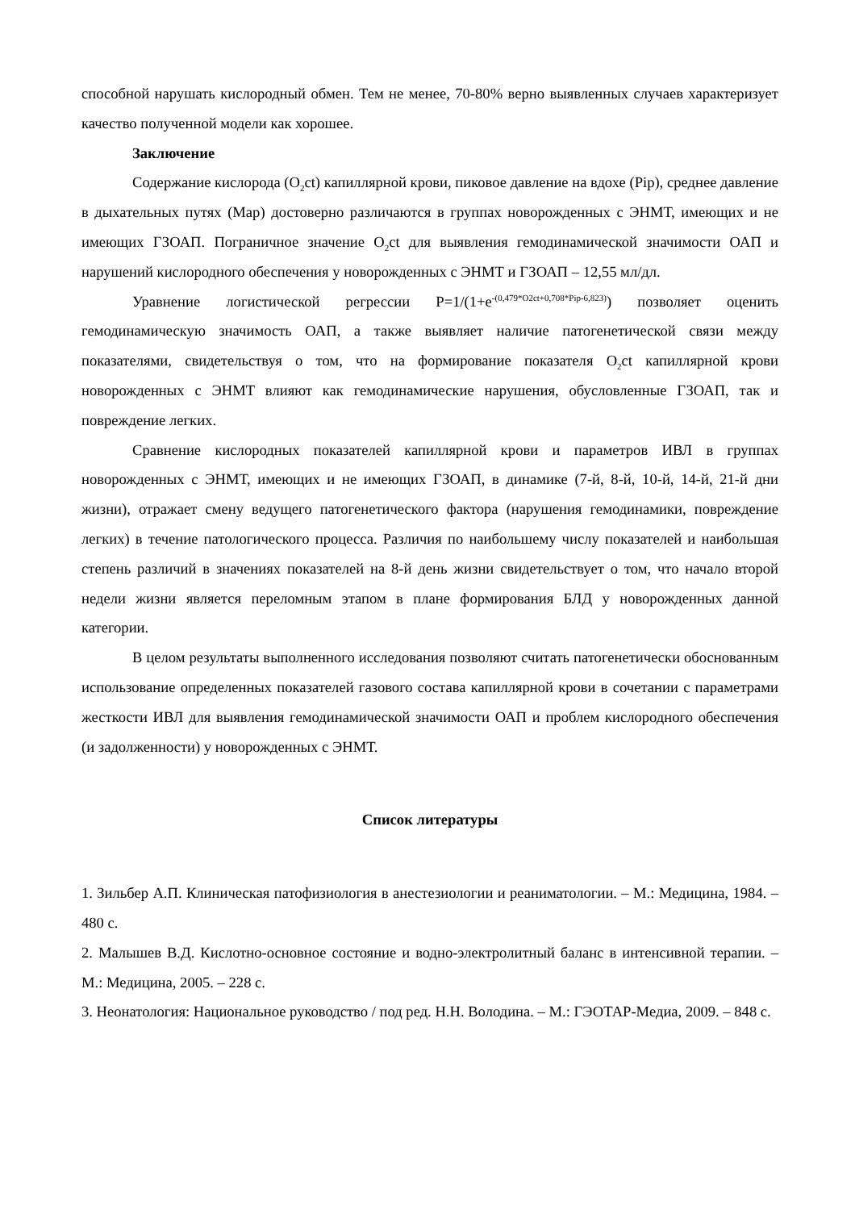способной нарушать кислородный обмен. Тем не менее, 70-80% верно выявленных случаев характеризует качество полученной модели как хорошее.
Заключение
Содержание кислорода (O<sub>2</sub>ct) капиллярной крови, пиковое давление на вдохе (Pip), среднее давление в дыхательных путях (Map) достоверно различаются в группах новорожденных с ЭНМТ, имеющих и не имеющих ГЗОАП. Пограничное значение O<sub>2</sub>ct для выявления гемодинамической значимости ОАП и нарушений кислородного обеспечения у новорожденных с ЭНМТ и ГЗОАП – 12,55 мл/дл.
Уравнение логистической регрессии P=1/(1+e<sup>-(0,479*O2ct+0,708*Pip-6,823)</sup>) позволяет оценить гемодинамическую значимость ОАП, а также выявляет наличие патогенетической связи между показателями, свидетельствуя о том, что на формирование показателя O<sub>2</sub>ct капиллярной крови новорожденных с ЭНМТ влияют как гемодинамические нарушения, обусловленные ГЗОАП, так и повреждение легких.
Сравнение кислородных показателей капиллярной крови и параметров ИВЛ в группах новорожденных с ЭНМТ, имеющих и не имеющих ГЗОАП, в динамике (7-й, 8-й, 10-й, 14-й, 21-й дни жизни), отражает смену ведущего патогенетического фактора (нарушения гемодинамики, повреждение легких) в течение патологического процесса. Различия по наибольшему числу показателей и наибольшая степень различий в значениях показателей на 8-й день жизни свидетельствует о том, что начало второй недели жизни является переломным этапом в плане формирования БЛД у новорожденных данной категории.
В целом результаты выполненного исследования позволяют считать патогенетически обоснованным использование определенных показателей газового состава капиллярной крови в сочетании с параметрами жесткости ИВЛ для выявления гемодинамической значимости ОАП и проблем кислородного обеспечения (и задолженности) у новорожденных с ЭНМТ.
Список литературы
1. Зильбер А.П. Клиническая патофизиология в анестезиологии и реаниматологии. – М.: Медицина, 1984. – 480 с.
2. Малышев В.Д. Кислотно-основное состояние и водно-электролитный баланс в интенсивной терапии. – М.: Медицина, 2005. – 228 с.
3. Неонатология: Национальное руководство / под ред. Н.Н. Володина. – М.: ГЭОТАР-Медиа, 2009. – 848 с.